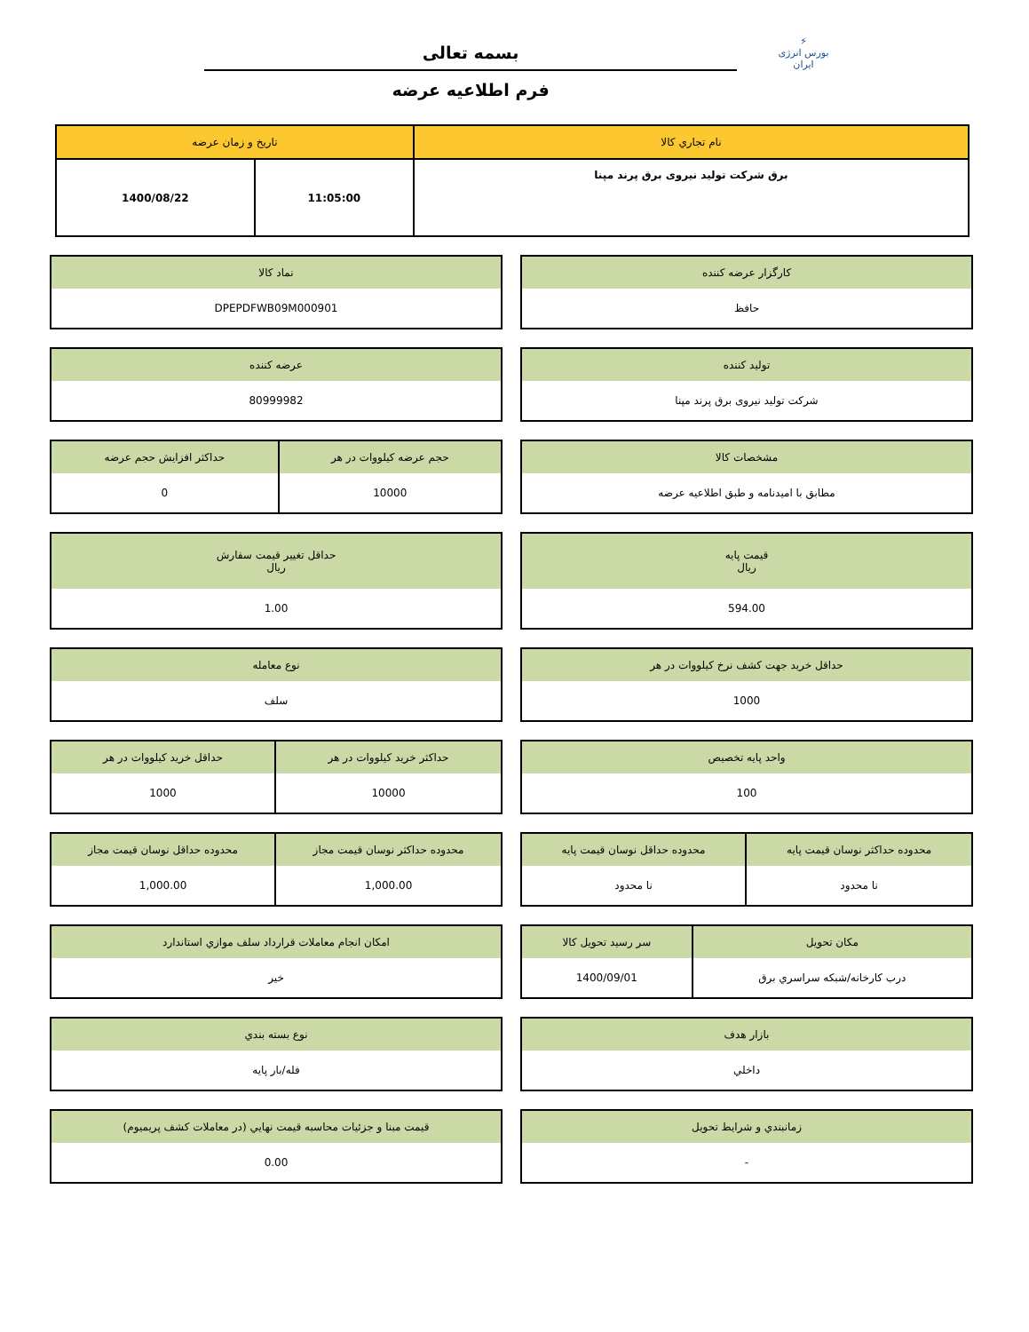⚡
بورس انرژی ایران
بسمه تعالی
فرم اطلاعیه عرضه
| نام تجاري كالا | تاريخ و زمان عرضه | |
| --- | --- | --- |
| برق شرکت تولید نیروی برق پرند مپنا | 11:05:00 | 1400/08/22 |
| كارگزار عرضه كننده |
| --- |
| حافظ |
| نماد كالا |
| --- |
| DPEPDFWB09M000901 |
| توليد كننده |
| --- |
| شرکت تولید نیروی برق پرند مپنا |
| عرضه كننده |
| --- |
| 80999982 |
| مشخصات كالا |
| --- |
| مطابق با امیدنامه و طبق اطلاعیه عرضه |
| حجم عرضه كيلووات در هر | حداكثر افزايش حجم عرضه |
| --- | --- |
| 10000 | 0 |
| قيمت پايه ريال |
| --- |
| 594.00 |
| حداقل تغيير قيمت سفارش ريال |
| --- |
| 1.00 |
| حداقل خريد جهت كشف نرخ كيلووات در هر |
| --- |
| 1000 |
| نوع معامله |
| --- |
| سلف |
| واحد پايه تخصيص |
| --- |
| 100 |
| حداكثر خريد كيلووات در هر | حداقل خريد كيلووات در هر |
| --- | --- |
| 10000 | 1000 |
| محدوده حداكثر نوسان قيمت پايه | محدوده حداقل نوسان قيمت پايه |
| --- | --- |
| نا محدود | نا محدود |
| محدوده حداكثر نوسان قيمت مجاز | محدوده حداقل نوسان قيمت مجاز |
| --- | --- |
| 1,000.00 | 1,000.00 |
| مكان تحويل | سر رسيد تحويل كالا |
| --- | --- |
| درب كارخانه/شبكه سراسري برق | 1400/09/01 |
| امكان انجام معاملات قرارداد سلف موازي استاندارد |
| --- |
| خير |
| بازار هدف |
| --- |
| داخلي |
| نوع بسته بندي |
| --- |
| فله/بار پايه |
| زمانبندي و شرايط تحويل |
| --- |
| - |
| قيمت مبنا و جزئيات محاسبه قيمت نهايي (در معاملات كشف پريميوم) |
| --- |
| 0.00 |